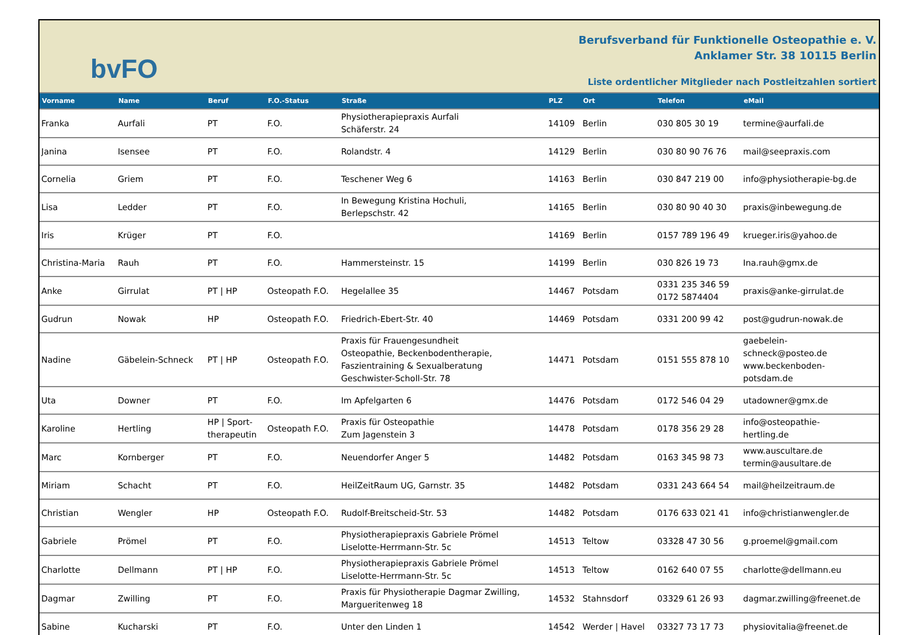bvFO
Berufsverband für Funktionelle Osteopathie e. V.
Anklamer Str. 38 10115 Berlin
Liste ordentlicher Mitglieder nach Postleitzahlen sortiert
| Vorname | Name | Beruf | F.O.-Status | Straße | PLZ | Ort | Telefon | eMail |
| --- | --- | --- | --- | --- | --- | --- | --- | --- |
| Franka | Aurfali | PT | F.O. | Physiotherapiepraxis Aurfali Schäferstr. 24 | 14109 | Berlin | 030 805 30 19 | termine@aurfali.de |
| Janina | Isensee | PT | F.O. | Rolandstr. 4 | 14129 | Berlin | 030 80 90 76 76 | mail@seepraxis.com |
| Cornelia | Griem | PT | F.O. | Teschener Weg 6 | 14163 | Berlin | 030 847 219 00 | info@physiotherapie-bg.de |
| Lisa | Ledder | PT | F.O. | In Bewegung Kristina Hochuli, Berlepschstr. 42 | 14165 | Berlin | 030 80 90 40 30 | praxis@inbewegung.de |
| Iris | Krüger | PT | F.O. | | 14169 | Berlin | 0157 789 196 49 | krueger.iris@yahoo.de |
| Christina-Maria | Rauh | PT | F.O. | Hammersteinstr. 15 | 14199 | Berlin | 030 826 19 73 | Ina.rauh@gmx.de |
| Anke | Girrulat | PT / HP | Osteopath F.O. | Hegelallee 35 | 14467 | Potsdam | 0331 235 346 59 0172 5874404 | praxis@anke-girrulat.de |
| Gudrun | Nowak | HP | Osteopath F.O. | Friedrich-Ebert-Str. 40 | 14469 | Potsdam | 0331 200 99 42 | post@gudrun-nowak.de |
| Nadine | Gäbelein-Schneck | PT / HP | Osteopath F.O. | Praxis für Frauengesundheit Osteopathie, Beckenbodentherapie, Faszientraining & Sexualberatung Geschwister-Scholl-Str. 78 | 14471 | Potsdam | 0151 555 878 10 | gaebelein- schneck@posteo.de www.beckenboden- potsdam.de |
| Uta | Downer | PT | F.O. | Im Apfelgarten 6 | 14476 | Potsdam | 0172 546 04 29 | utadowner@gmx.de |
| Karoline | Hertling | HP / Sport- therapeutin | Osteopath F.O. | Praxis für Osteopathie Zum Jagenstein 3 | 14478 | Potsdam | 0178 356 29 28 | info@osteopathie- hertling.de |
| Marc | Kornberger | PT | F.O. | Neuendorfer Anger 5 | 14482 | Potsdam | 0163 345 98 73 | www.auscultare.de termin@ausultare.de |
| Miriam | Schacht | PT | F.O. | HeilZeitRaum UG, Garnstr. 35 | 14482 | Potsdam | 0331 243 664 54 | mail@heilzeitraum.de |
| Christian | Wengler | HP | Osteopath F.O. | Rudolf-Breitscheid-Str. 53 | 14482 | Potsdam | 0176 633 021 41 | info@christianwengler.de |
| Gabriele | Prömel | PT | F.O. | Physiotherapiepraxis Gabriele Prömel Liselotte-Herrmann-Str. 5c | 14513 | Teltow | 03328 47 30 56 | g.proemel@gmail.com |
| Charlotte | Dellmann | PT / HP | F.O. | Physiotherapiepraxis Gabriele Prömel Liselotte-Herrmann-Str. 5c | 14513 | Teltow | 0162 640 07 55 | charlotte@dellmann.eu |
| Dagmar | Zwilling | PT | F.O. | Praxis für Physiotherapie Dagmar Zwilling, Margueritenweg 18 | 14532 | Stahnsdorf | 03329 61 26 93 | dagmar.zwilling@freenet.de |
| Sabine | Kucharski | PT | F.O. | Unter den Linden 1 | 14542 | Werder / Havel | 03327 73 17 73 | physiovitalia@freenet.de |